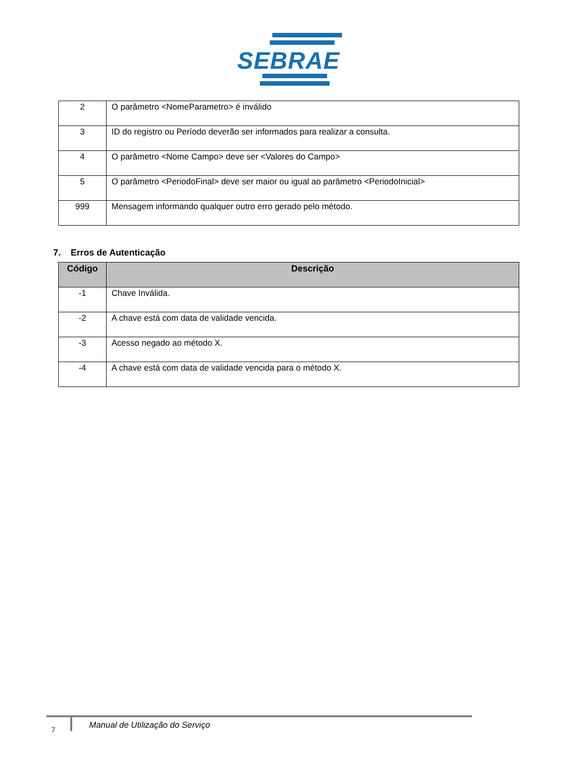SEBRAE
| 2 | O parâmetro <NomeParametro> é inválido |
| 3 | ID do registro ou Período deverão ser informados para realizar a consulta. |
| 4 | O parâmetro <Nome Campo> deve ser <Valores do Campo> |
| 5 | O parâmetro <PeriodoFinal> deve ser maior ou igual ao parâmetro <PeriodoInicial> |
| 999 | Mensagem informando qualquer outro erro gerado pelo método. |
7. Erros de Autenticação
| Código | Descrição |
| --- | --- |
| -1 | Chave Inválida. |
| -2 | A chave está com data de validade vencida. |
| -3 | Acesso negado ao método X. |
| -4 | A chave está com data de validade vencida para o método X. |
7
Manual de Utilização do Serviço